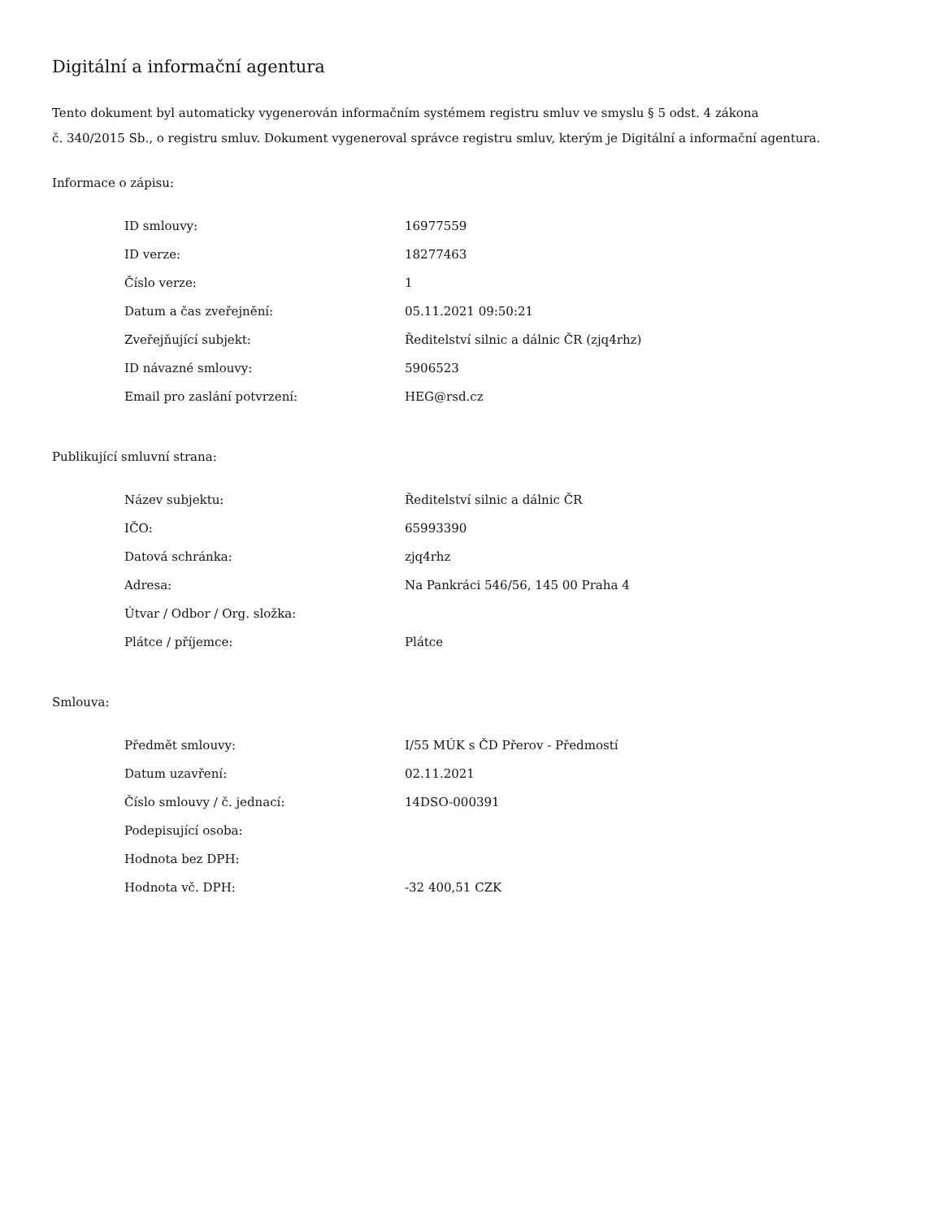Digitální a informační agentura
Tento dokument byl automaticky vygenerován informačním systémem registru smluv ve smyslu § 5 odst. 4 zákona
č. 340/2015 Sb., o registru smluv. Dokument vygeneroval správce registru smluv, kterým je Digitální a informační agentura.
Informace o zápisu:
| ID smlouvy: | 16977559 |
| ID verze: | 18277463 |
| Číslo verze: | 1 |
| Datum a čas zveřejnění: | 05.11.2021 09:50:21 |
| Zveřejňující subjekt: | Ředitelství silnic a dálnic ČR (zjq4rhz) |
| ID návazné smlouvy: | 5906523 |
| Email pro zaslání potvrzení: | HEG@rsd.cz |
Publikující smluvní strana:
| Název subjektu: | Ředitelství silnic a dálnic ČR |
| IČO: | 65993390 |
| Datová schránka: | zjq4rhz |
| Adresa: | Na Pankráci 546/56, 145 00 Praha 4 |
| Útvar / Odbor / Org. složka: | |
| Plátce / příjemce: | Plátce |
Smlouva:
| Předmět smlouvy: | I/55 MÚK s ČD Přerov - Předmostí |
| Datum uzavření: | 02.11.2021 |
| Číslo smlouvy / č. jednací: | 14DSO-000391 |
| Podepisující osoba: | |
| Hodnota bez DPH: | |
| Hodnota vč. DPH: | -32 400,51 CZK |